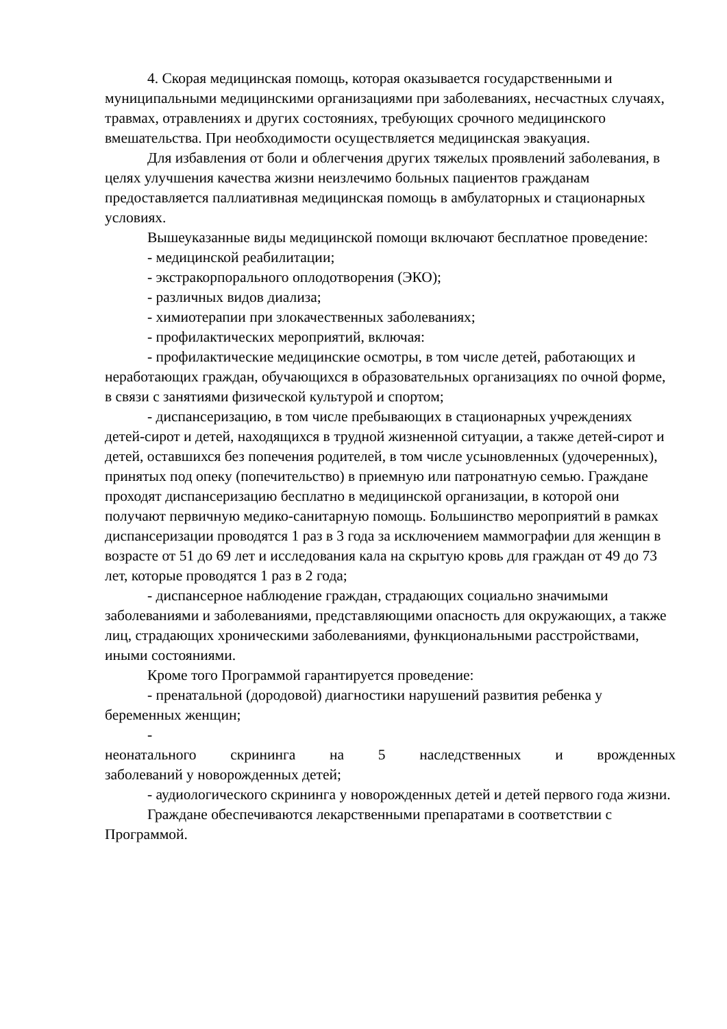4. Скорая медицинская помощь, которая оказывается государственными и муниципальными медицинскими организациями при заболеваниях, несчастных случаях, травмах, отравлениях и других состояниях, требующих срочного медицинского вмешательства. При необходимости осуществляется медицинская эвакуация.
Для избавления от боли и облегчения других тяжелых проявлений заболевания, в целях улучшения качества жизни неизлечимо больных пациентов гражданам предоставляется паллиативная медицинская помощь в амбулаторных и стационарных условиях.
Вышеуказанные виды медицинской помощи включают бесплатное проведение:
- медицинской реабилитации;
- экстракорпорального оплодотворения (ЭКО);
- различных видов диализа;
- химиотерапии при злокачественных заболеваниях;
- профилактических мероприятий, включая:
- профилактические медицинские осмотры, в том числе детей, работающих и неработающих граждан, обучающихся в образовательных организациях по очной форме, в связи с занятиями физической культурой и спортом;
- диспансеризацию, в том числе пребывающих в стационарных учреждениях детей-сирот и детей, находящихся в трудной жизненной ситуации, а также детей-сирот и детей, оставшихся без попечения родителей, в том числе усыновленных (удочеренных), принятых под опеку (попечительство) в приемную или патронатную семью. Граждане проходят диспансеризацию бесплатно в медицинской организации, в которой они получают первичную медико-санитарную помощь. Большинство мероприятий в рамках диспансеризации проводятся 1 раз в 3 года за исключением маммографии для женщин в возрасте от 51 до 69 лет и исследования кала на скрытую кровь для граждан от 49 до 73 лет, которые проводятся 1 раз в 2 года;
- диспансерное наблюдение граждан, страдающих социально значимыми заболеваниями и заболеваниями, представляющими опасность для окружающих, а также лиц, страдающих хроническими заболеваниями, функциональными расстройствами, иными состояниями.
Кроме того Программой гарантируется проведение:
- пренатальной (дородовой) диагностики нарушений развития ребенка у беременных женщин;
-
неонатального скрининга на 5 наследственных и врожденных
заболеваний у новорожденных детей;
- аудиологического скрининга у новорожденных детей и детей первого года жизни.
Граждане обеспечиваются лекарственными препаратами в соответствии с Программой.